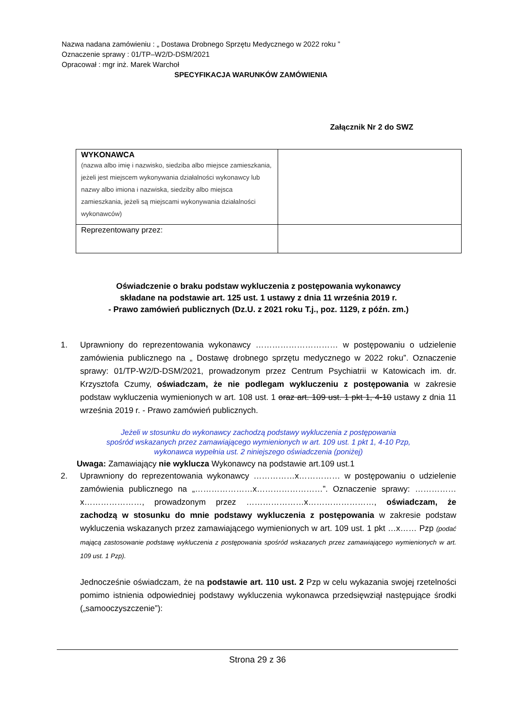Nazwa nadana zamówieniu : „ Dostawa Drobnego Sprzętu Medycznego w 2022 roku ”
Oznaczenie sprawy : 01/TP–W2/D-DSM/2021
Opracował : mgr inż. Marek Warchoł
SPECYFIKACJA WARUNKÓW ZAMÓWIENIA
Załącznik Nr 2 do SWZ
| WYKONAWCA (nazwa albo imię i nazwisko, siedziba albo miejsce zamieszkania, jeżeli jest miejscem wykonywania działalności wykonawcy lub nazwy albo imiona i nazwiska, siedziby albo miejsca zamieszkania, jeżeli są miejscami wykonywania działalności wykonawców) | |
| Reprezentowany przez: | |
Oświadczenie o braku podstaw wykluczenia z postępowania wykonawcy
składane na podstawie art. 125 ust. 1 ustawy z dnia 11 września 2019 r.
- Prawo zamówień publicznych (Dz.U. z 2021 roku T.j., poz. 1129, z późn. zm.)
1. Uprawniony do reprezentowania wykonawcy ………………………… w postępowaniu o udzielenie zamówienia publicznego na „ Dostawę drobnego sprzętu medycznego w 2022 roku”. Oznaczenie sprawy: 01/TP-W2/D-DSM/2021, prowadzonym przez Centrum Psychiatrii w Katowicach im. dr. Krzysztofa Czumy, oświadczam, że nie podlegam wykluczeniu z postępowania w zakresie podstaw wykluczenia wymienionych w art. 108 ust. 1 oraz art. 109 ust. 1 pkt 1, 4-10 ustawy z dnia 11 września 2019 r. - Prawo zamówień publicznych.
Jeżeli w stosunku do wykonawcy zachodzą podstawy wykluczenia z postępowania
spośród wskazanych przez zamawiającego wymienionych w art. 109 ust. 1 pkt 1, 4-10 Pzp,
wykonawca wypełnia ust. 2 niniejszego oświadczenia (poniżej)
Uwaga: Zamawiający nie wyklucza Wykonawcy na podstawie art.109 ust.1
2. Uprawniony do reprezentowania wykonawcy ……………x…………… w postępowaniu o udzielenie zamówienia publicznego na „…………………x……………………”. Oznaczenie sprawy: ……………x…………………, prowadzonym przez …………………x……………………, oświadczam, że zachodzą w stosunku do mnie podstawy wykluczenia z postępowania w zakresie podstaw wykluczenia wskazanych przez zamawiającego wymienionych w art. 109 ust. 1 pkt …x…… Pzp (podać mającą zastosowanie podstawę wykluczenia z postępowania spośród wskazanych przez zamawiającego wymienionych w art. 109 ust. 1 Pzp).
Jednocześnie oświadczam, że na podstawie art. 110 ust. 2 Pzp w celu wykazania swojej rzetelności pomimo istnienia odpowiedniej podstawy wykluczenia wykonawca przedsięwziął następujące środki („samooczyszczenie”):
Strona 29 z 36